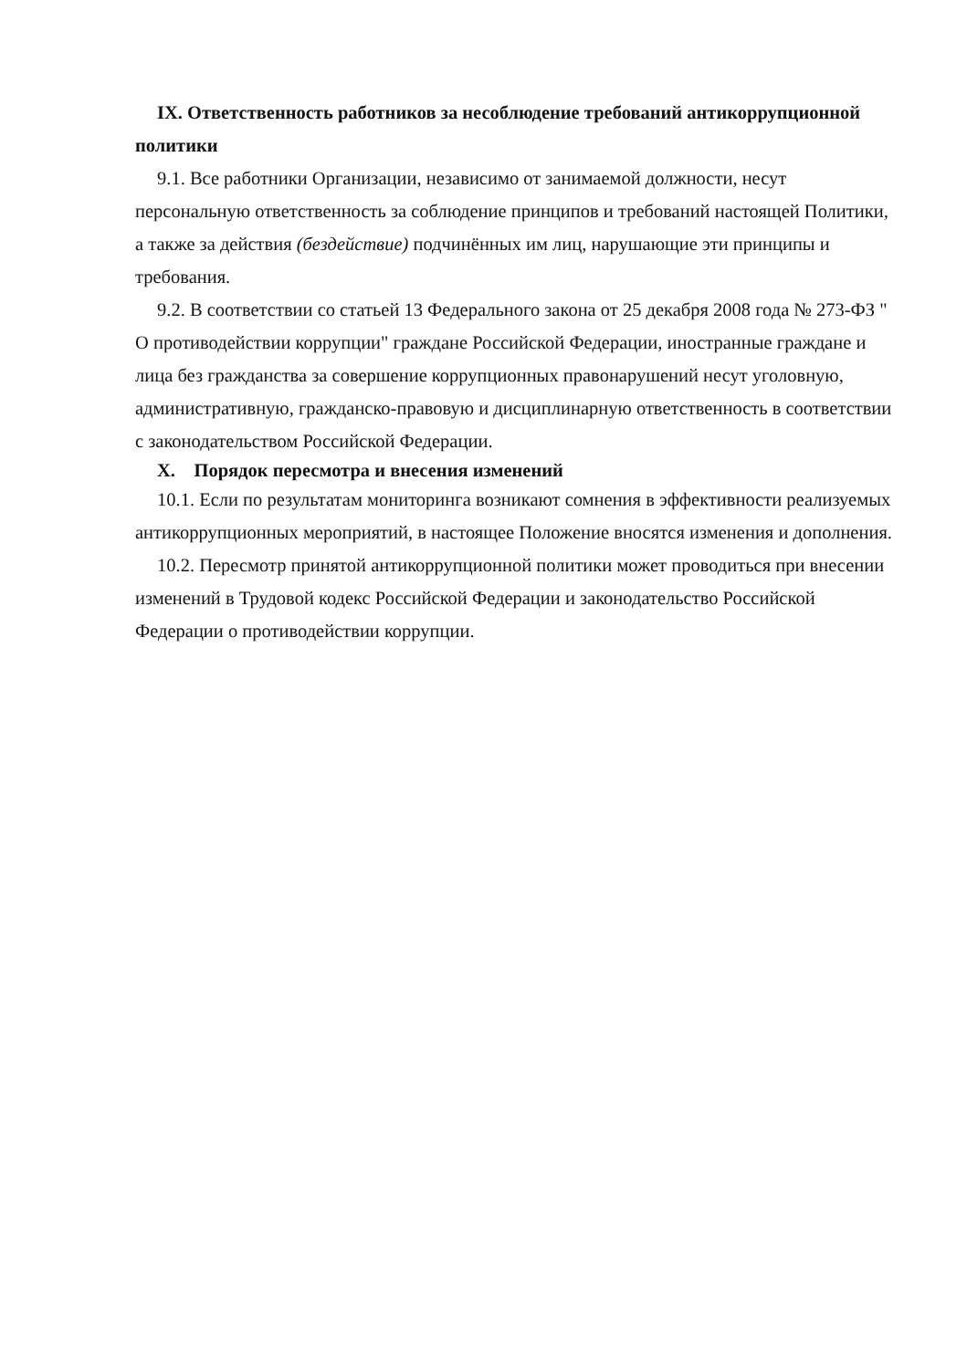IX. Ответственность работников за несоблюдение требований антикоррупционной политики
9.1. Все работники Организации, независимо от занимаемой должности, несут персональную ответственность за соблюдение принципов и требований настоящей Политики, а также за действия (бездействие) подчинённых им лиц, нарушающие эти принципы и требования.
9.2. В соответствии со статьей 13 Федерального закона от 25 декабря 2008 года № 273-ФЗ " О противодействии коррупции" граждане Российской Федерации, иностранные граждане и лица без гражданства за совершение коррупционных правонарушений несут уголовную, административную, гражданско-правовую и дисциплинарную ответственность в соответствии с законодательством Российской Федерации.
X. Порядок пересмотра и внесения изменений
10.1. Если по результатам мониторинга возникают сомнения в эффективности реализуемых антикоррупционных мероприятий, в настоящее Положение вносятся изменения и дополнения.
10.2. Пересмотр принятой антикоррупционной политики может проводиться при внесении изменений в Трудовой кодекс Российской Федерации и законодательство Российской Федерации о противодействии коррупции.